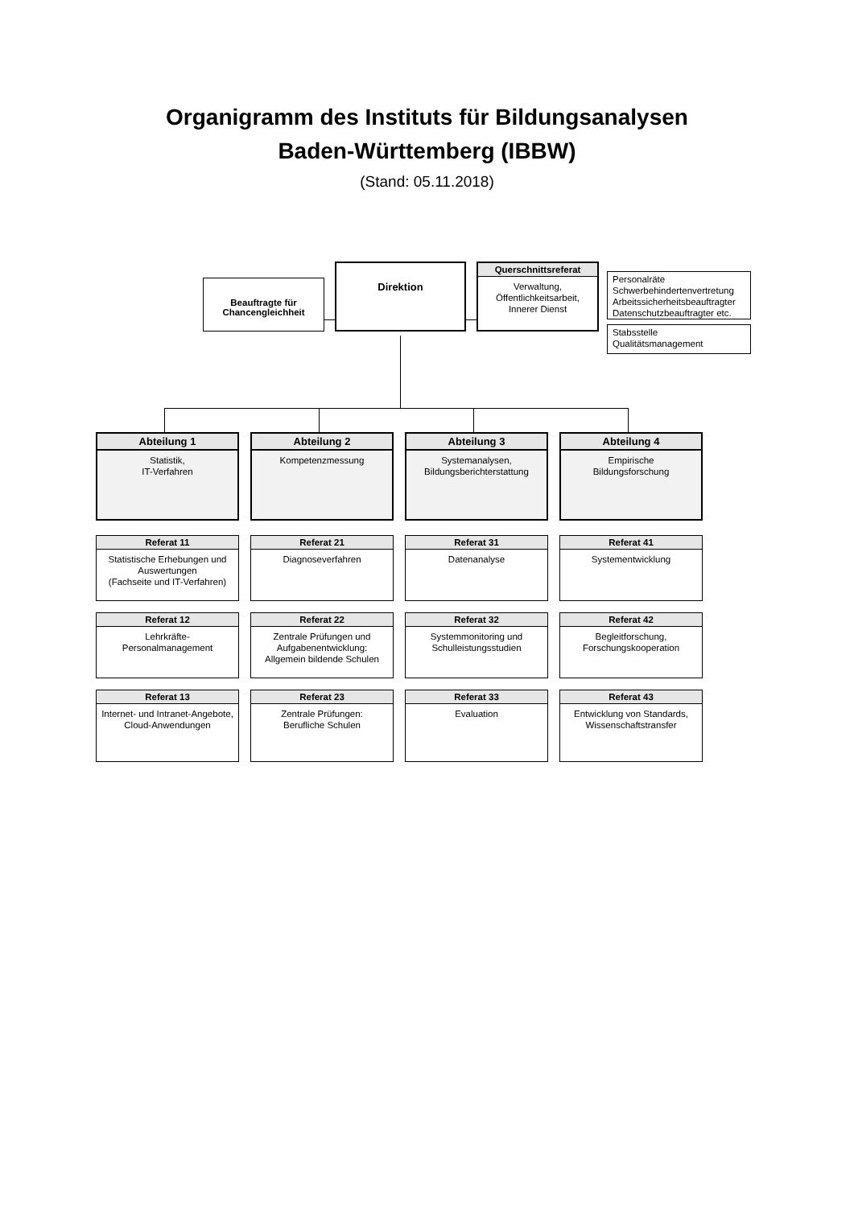Organigramm des Instituts für Bildungsanalysen
Baden-Württemberg (IBBW)
(Stand: 05.11.2018)
Beauftragte für
Chancengleichheit
Direktion
Querschnittsreferat
Verwaltung,
Öffentlichkeitsarbeit,
Innerer Dienst
Personalräte
Schwerbehindertenvertretung
Arbeitssicherheitsbeauftragter
Datenschutzbeauftragter etc.
Stabsstelle
Qualitätsmanagement
Abteilung 1
Statistik,
IT-Verfahren
Abteilung 2
Kompetenzmessung
Abteilung 3
Systemanalysen,
Bildungsberichterstattung
Abteilung 4
Empirische
Bildungsforschung
Referat 11
Statistische Erhebungen und Auswertungen
(Fachseite und IT-Verfahren)
Referat 21
Diagnoseverfahren
Referat 31
Datenanalyse
Referat 41
Systementwicklung
Referat 12
Lehrkräfte-
Personalmanagement
Referat 22
Zentrale Prüfungen und Aufgabenentwicklung:
Allgemein bildende Schulen
Referat 32
Systemmonitoring und Schulleistungsstudien
Referat 42
Begleitforschung,
Forschungskooperation
Referat 13
Internet- und Intranet-Angebote, Cloud-Anwendungen
Referat 23
Zentrale Prüfungen:
Berufliche Schulen
Referat 33
Evaluation
Referat 43
Entwicklung von Standards, Wissenschaftstransfer